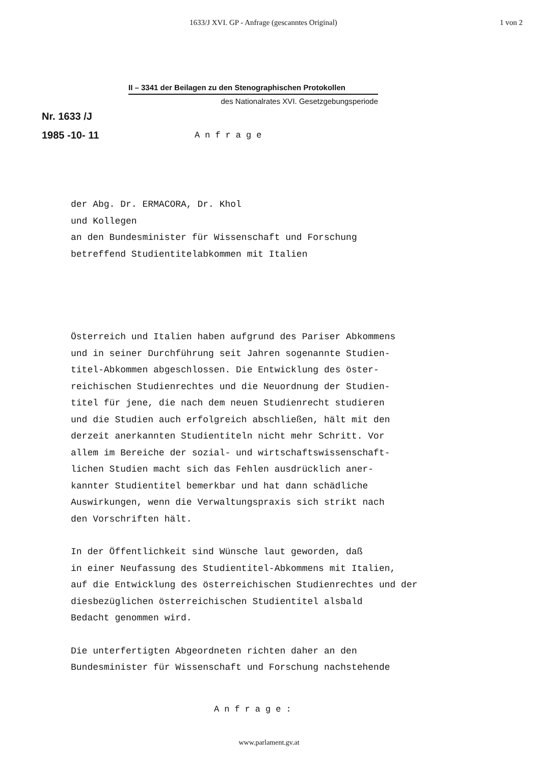1633/J XVI. GP - Anfrage (gescanntes Original) 1 von 2
II – 3341 der Beilagen zu den Stenographischen Protokollen
des Nationalrates XVI. Gesetzgebungsperiode
Nr. 1633 /J
1985 -10- 11 Anfrage
der Abg. Dr. ERMACORA, Dr. Khol
und Kollegen
an den Bundesminister für Wissenschaft und Forschung
betreffend Studientitelabkommen mit Italien
Österreich und Italien haben aufgrund des Pariser Abkommens
und in seiner Durchführung seit Jahren sogenannte Studien-
titel-Abkommen abgeschlossen. Die Entwicklung des öster-
reichischen Studienrechtes und die Neuordnung der Studien-
titel für jene, die nach dem neuen Studienrecht studieren
und die Studien auch erfolgreich abschließen, hält mit den
derzeit anerkannten Studientiteln nicht mehr Schritt. Vor
allem im Bereiche der sozial- und wirtschaftswissenschaft-
lichen Studien macht sich das Fehlen ausdrücklich aner-
kannter Studientitel bemerkbar und hat dann schädliche
Auswirkungen, wenn die Verwaltungspraxis sich strikt nach
den Vorschriften hält.
In der Öffentlichkeit sind Wünsche laut geworden, daß
in einer Neufassung des Studientitel-Abkommens mit Italien,
auf die Entwicklung des österreichischen Studienrechtes und der
diesbezüglichen österreichischen Studientitel alsbald
Bedacht genommen wird.
Die unterfertigten Abgeordneten richten daher an den
Bundesminister für Wissenschaft und Forschung nachstehende
Anfrage:
www.parlament.gv.at